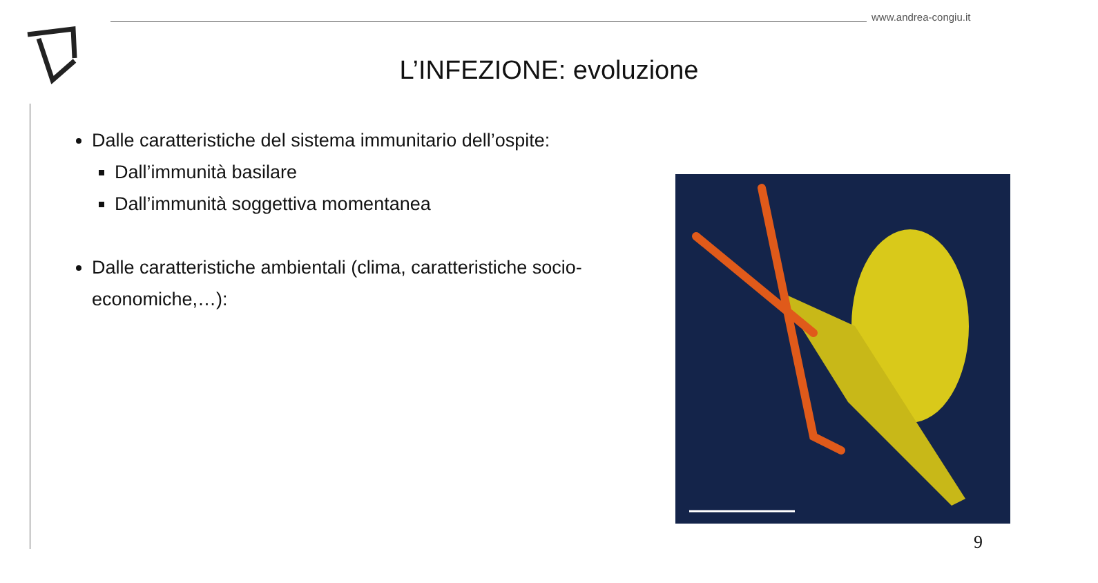www.andrea-congiu.it
L’INFEZIONE: evoluzione
Dalle caratteristiche del sistema immunitario dell’ospite:
Dall’immunità basilare
Dall’immunità soggettiva momentanea
Dalle caratteristiche ambientali (clima, caratteristiche socio-economiche,…):
9